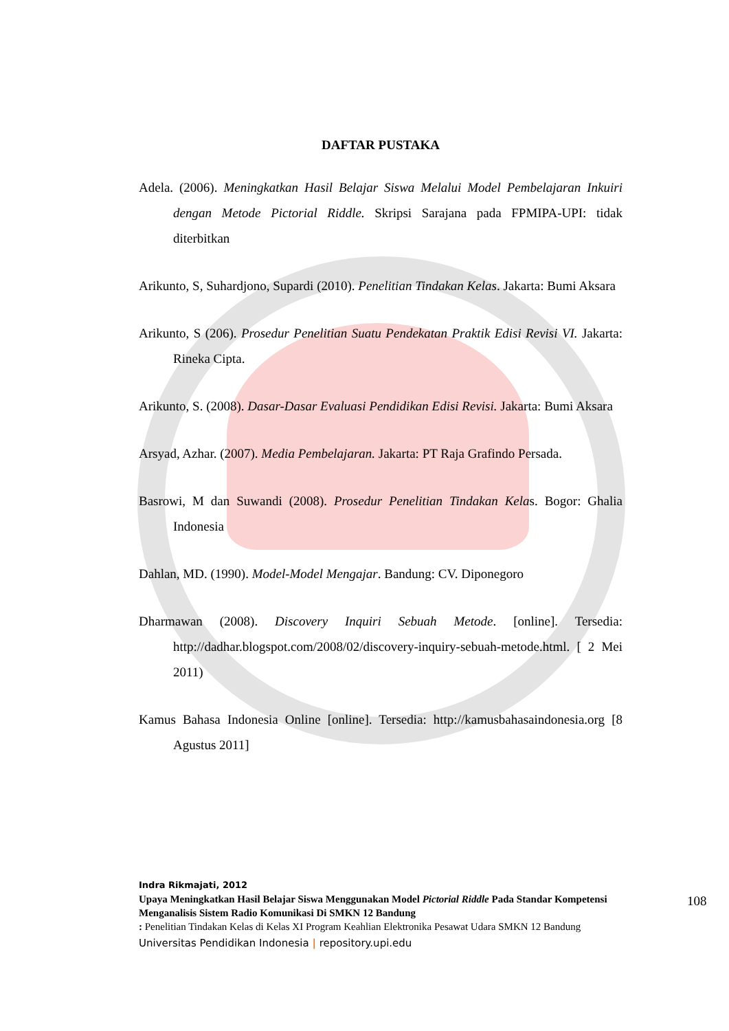DAFTAR PUSTAKA
Adela. (2006). Meningkatkan Hasil Belajar Siswa Melalui Model Pembelajaran Inkuiri dengan Metode Pictorial Riddle. Skripsi Sarajana pada FPMIPA-UPI: tidak diterbitkan
Arikunto, S, Suhardjono, Supardi (2010). Penelitian Tindakan Kelas. Jakarta: Bumi Aksara
Arikunto, S (206). Prosedur Penelitian Suatu Pendekatan Praktik Edisi Revisi VI. Jakarta: Rineka Cipta.
Arikunto, S. (2008). Dasar-Dasar Evaluasi Pendidikan Edisi Revisi. Jakarta: Bumi Aksara
Arsyad, Azhar. (2007). Media Pembelajaran. Jakarta: PT Raja Grafindo Persada.
Basrowi, M dan Suwandi (2008). Prosedur Penelitian Tindakan Kelas. Bogor: Ghalia Indonesia
Dahlan, MD. (1990). Model-Model Mengajar. Bandung: CV. Diponegoro
Dharmawan (2008). Discovery Inquiri Sebuah Metode. [online]. Tersedia: http://dadhar.blogspot.com/2008/02/discovery-inquiry-sebuah-metode.html. [ 2 Mei 2011)
Kamus Bahasa Indonesia Online [online]. Tersedia: http://kamusbahasaindonesia.org [8 Agustus 2011]
Indra Rikmajati, 2012
Upaya Meningkatkan Hasil Belajar Siswa Menggunakan Model Pictorial Riddle Pada Standar Kompetensi Menganalisis Sistem Radio Komunikasi Di SMKN 12 Bandung
: Penelitian Tindakan Kelas di Kelas XI Program Keahlian Elektronika Pesawat Udara SMKN 12 Bandung
Universitas Pendidikan Indonesia | repository.upi.edu
108